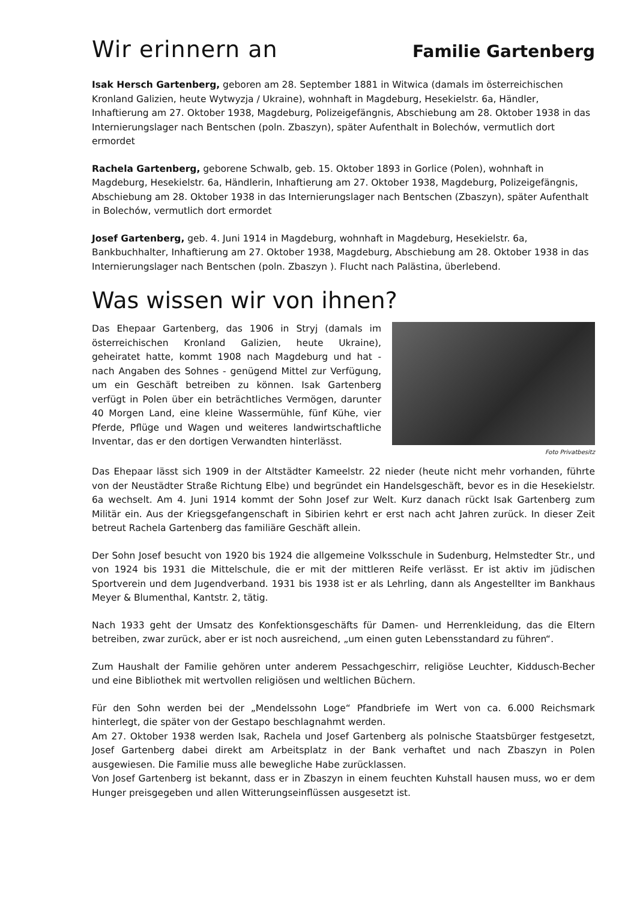Wir erinnern an
Familie Gartenberg
Isak Hersch Gartenberg, geboren am 28. September 1881 in Witwica (damals im österreichischen Kronland Galizien, heute Wytwyzja / Ukraine), wohnhaft in Magdeburg, Hesekielstr. 6a, Händler, Inhaftierung am 27. Oktober 1938, Magdeburg, Polizeigefängnis, Abschiebung am 28. Oktober 1938 in das Internierungslager nach Bentschen (poln. Zbaszyn), später Aufenthalt in Bolechów, vermutlich dort ermordet
Rachela Gartenberg, geborene Schwalb, geb. 15. Oktober 1893 in Gorlice (Polen), wohnhaft in Magdeburg, Hesekielstr. 6a, Händlerin, Inhaftierung am 27. Oktober 1938, Magdeburg, Polizeigefängnis, Abschiebung am 28. Oktober 1938 in das Internierungslager nach Bentschen (Zbaszyn), später Aufenthalt in Bolechów, vermutlich dort ermordet
Josef Gartenberg, geb. 4. Juni 1914 in Magdeburg, wohnhaft in Magdeburg, Hesekielstr. 6a, Bankbuchhalter, Inhaftierung am 27. Oktober 1938, Magdeburg, Abschiebung am 28. Oktober 1938 in das Internierungslager nach Bentschen (poln. Zbaszyn ). Flucht nach Palästina, überlebend.
Was wissen wir von ihnen?
Das Ehepaar Gartenberg, das 1906 in Stryj (damals im österreichischen Kronland Galizien, heute Ukraine), geheiratet hatte, kommt 1908 nach Magdeburg und hat - nach Angaben des Sohnes - genügend Mittel zur Verfügung, um ein Geschäft betreiben zu können. Isak Gartenberg verfügt in Polen über ein beträchtliches Vermögen, darunter 40 Morgen Land, eine kleine Wassermühle, fünf Kühe, vier Pferde, Pflüge und Wagen und weiteres landwirtschaftliche Inventar, das er den dortigen Verwandten hinterlässt.
Foto Privatbesitz
Das Ehepaar lässt sich 1909 in der Altstädter Kameelstr. 22 nieder (heute nicht mehr vorhanden, führte von der Neustädter Straße Richtung Elbe) und begründet ein Handelsgeschäft, bevor es in die Hesekielstr. 6a wechselt. Am 4. Juni 1914 kommt der Sohn Josef zur Welt. Kurz danach rückt Isak Gartenberg zum Militär ein. Aus der Kriegsgefangenschaft in Sibirien kehrt er erst nach acht Jahren zurück. In dieser Zeit betreut Rachela Gartenberg das familiäre Geschäft allein.
Der Sohn Josef besucht von 1920 bis 1924 die allgemeine Volksschule in Sudenburg, Helmstedter Str., und von 1924 bis 1931 die Mittelschule, die er mit der mittleren Reife verlässt. Er ist aktiv im jüdischen Sportverein und dem Jugendverband. 1931 bis 1938 ist er als Lehrling, dann als Angestellter im Bankhaus Meyer & Blumenthal, Kantstr. 2, tätig.
Nach 1933 geht der Umsatz des Konfektionsgeschäfts für Damen- und Herrenkleidung, das die Eltern betreiben, zwar zurück, aber er ist noch ausreichend, „um einen guten Lebensstandard zu führen“.
Zum Haushalt der Familie gehören unter anderem Pessachgeschirr, religiöse Leuchter, Kiddusch-Becher und eine Bibliothek mit wertvollen religiösen und weltlichen Büchern.
Für den Sohn werden bei der „Mendelssohn Loge“ Pfandbriefe im Wert von ca. 6.000 Reichsmark hinterlegt, die später von der Gestapo beschlagnahmt werden.
Am 27. Oktober 1938 werden Isak, Rachela und Josef Gartenberg als polnische Staatsbürger festgesetzt, Josef Gartenberg dabei direkt am Arbeitsplatz in der Bank verhaftet und nach Zbaszyn in Polen ausgewiesen. Die Familie muss alle bewegliche Habe zurücklassen.
Von Josef Gartenberg ist bekannt, dass er in Zbaszyn in einem feuchten Kuhstall hausen muss, wo er dem Hunger preisgegeben und allen Witterungseinflüssen ausgesetzt ist.